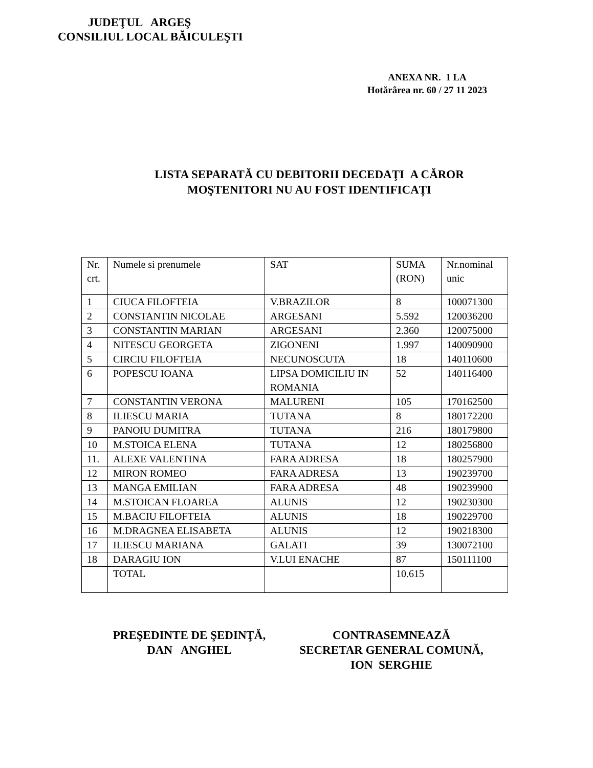JUDEŢUL ARGEŞ
CONSILIUL LOCAL BĂICULEŞTI
ANEXA NR. 1 LA
Hotărârea nr. 60 / 27 11 2023
LISTA SEPARATĂ CU DEBITORII DECEDAŢI A CĂROR
MOŞTENITORI NU AU FOST IDENTIFICAȚI
| Nr. crt. | Numele si prenumele | SAT | SUMA (RON) | Nr.nominal unic |
| 1 | CIUCA FILOFTEIA | V.BRAZILOR | 8 | 100071300 |
| 2 | CONSTANTIN NICOLAE | ARGESANI | 5.592 | 120036200 |
| 3 | CONSTANTIN MARIAN | ARGESANI | 2.360 | 120075000 |
| 4 | NITESCU GEORGETA | ZIGONENI | 1.997 | 140090900 |
| 5 | CIRCIU FILOFTEIA | NECUNOSCUTA | 18 | 140110600 |
| 6 | POPESCU IOANA | LIPSA DOMICILIU IN ROMANIA | 52 | 140116400 |
| 7 | CONSTANTIN VERONA | MALURENI | 105 | 170162500 |
| 8 | ILIESCU MARIA | TUTANA | 8 | 180172200 |
| 9 | PANOIU DUMITRA | TUTANA | 216 | 180179800 |
| 10 | M.STOICA ELENA | TUTANA | 12 | 180256800 |
| 11. | ALEXE VALENTINA | FARA ADRESA | 18 | 180257900 |
| 12 | MIRON ROMEO | FARA ADRESA | 13 | 190239700 |
| 13 | MANGA EMILIAN | FARA ADRESA | 48 | 190239900 |
| 14 | M.STOICAN FLOAREA | ALUNIS | 12 | 190230300 |
| 15 | M.BACIU FILOFTEIA | ALUNIS | 18 | 190229700 |
| 16 | M.DRAGNEA ELISABETA | ALUNIS | 12 | 190218300 |
| 17 | ILIESCU MARIANA | GALATI | 39 | 130072100 |
| 18 | DARAGIU ION | V.LUI ENACHE | 87 | 150111100 |
| | TOTAL | | 10.615 | |
PREŞEDINTE DE ŞEDINŢĂ,
DAN ANGHEL
CONTRASEMNEAZĂ
SECRETAR GENERAL COMUNĂ,
ION SERGHIE